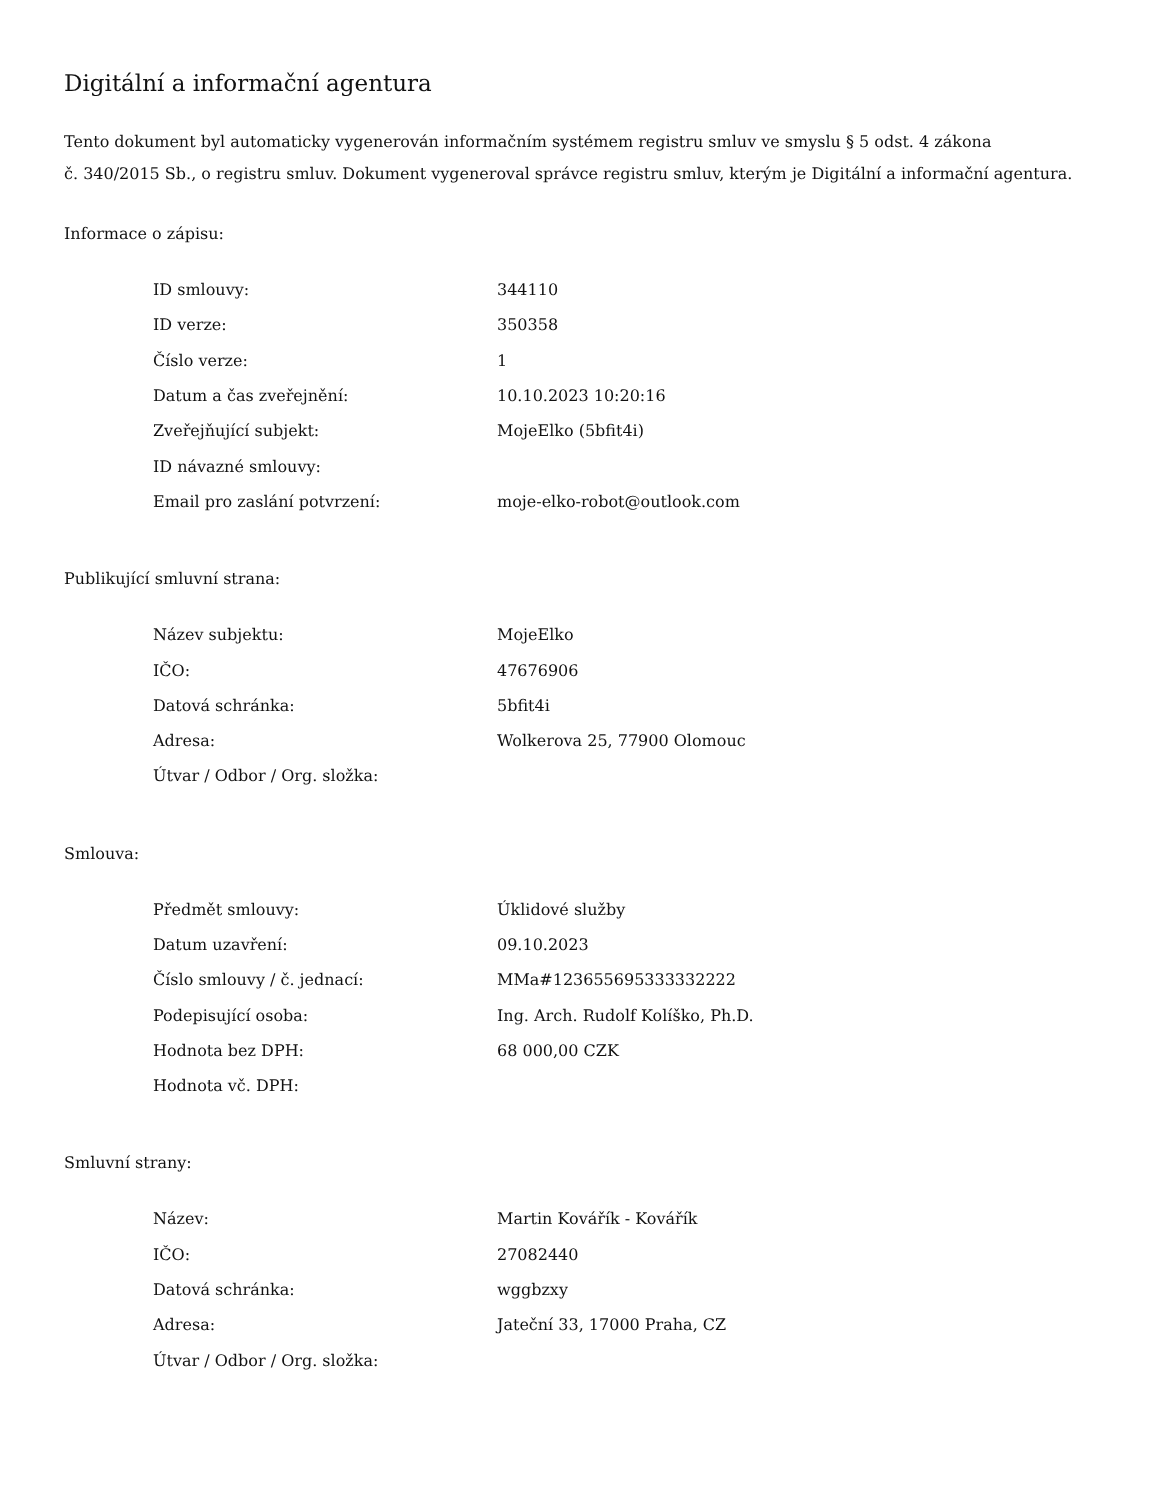Digitální a informační agentura
Tento dokument byl automaticky vygenerován informačním systémem registru smluv ve smyslu § 5 odst. 4 zákona
č. 340/2015 Sb., o registru smluv. Dokument vygeneroval správce registru smluv, kterým je Digitální a informační agentura.
Informace o zápisu:
| ID smlouvy: | 344110 |
| ID verze: | 350358 |
| Číslo verze: | 1 |
| Datum a čas zveřejnění: | 10.10.2023 10:20:16 |
| Zveřejňující subjekt: | MojeElko (5bfit4i) |
| ID návazné smlouvy: | |
| Email pro zaslání potvrzení: | moje-elko-robot@outlook.com |
Publikující smluvní strana:
| Název subjektu: | MojeElko |
| IČO: | 47676906 |
| Datová schránka: | 5bfit4i |
| Adresa: | Wolkerova 25, 77900 Olomouc |
| Útvar / Odbor / Org. složka: | |
Smlouva:
| Předmět smlouvy: | Úklidové služby |
| Datum uzavření: | 09.10.2023 |
| Číslo smlouvy / č. jednací: | MMa#123655695333332222 |
| Podepisující osoba: | Ing. Arch. Rudolf Kolíško, Ph.D. |
| Hodnota bez DPH: | 68 000,00 CZK |
| Hodnota vč. DPH: | |
Smluvní strany:
| Název: | Martin Kovářík - Kovářík |
| IČO: | 27082440 |
| Datová schránka: | wggbzxy |
| Adresa: | Jateční 33, 17000 Praha, CZ |
| Útvar / Odbor / Org. složka: | |